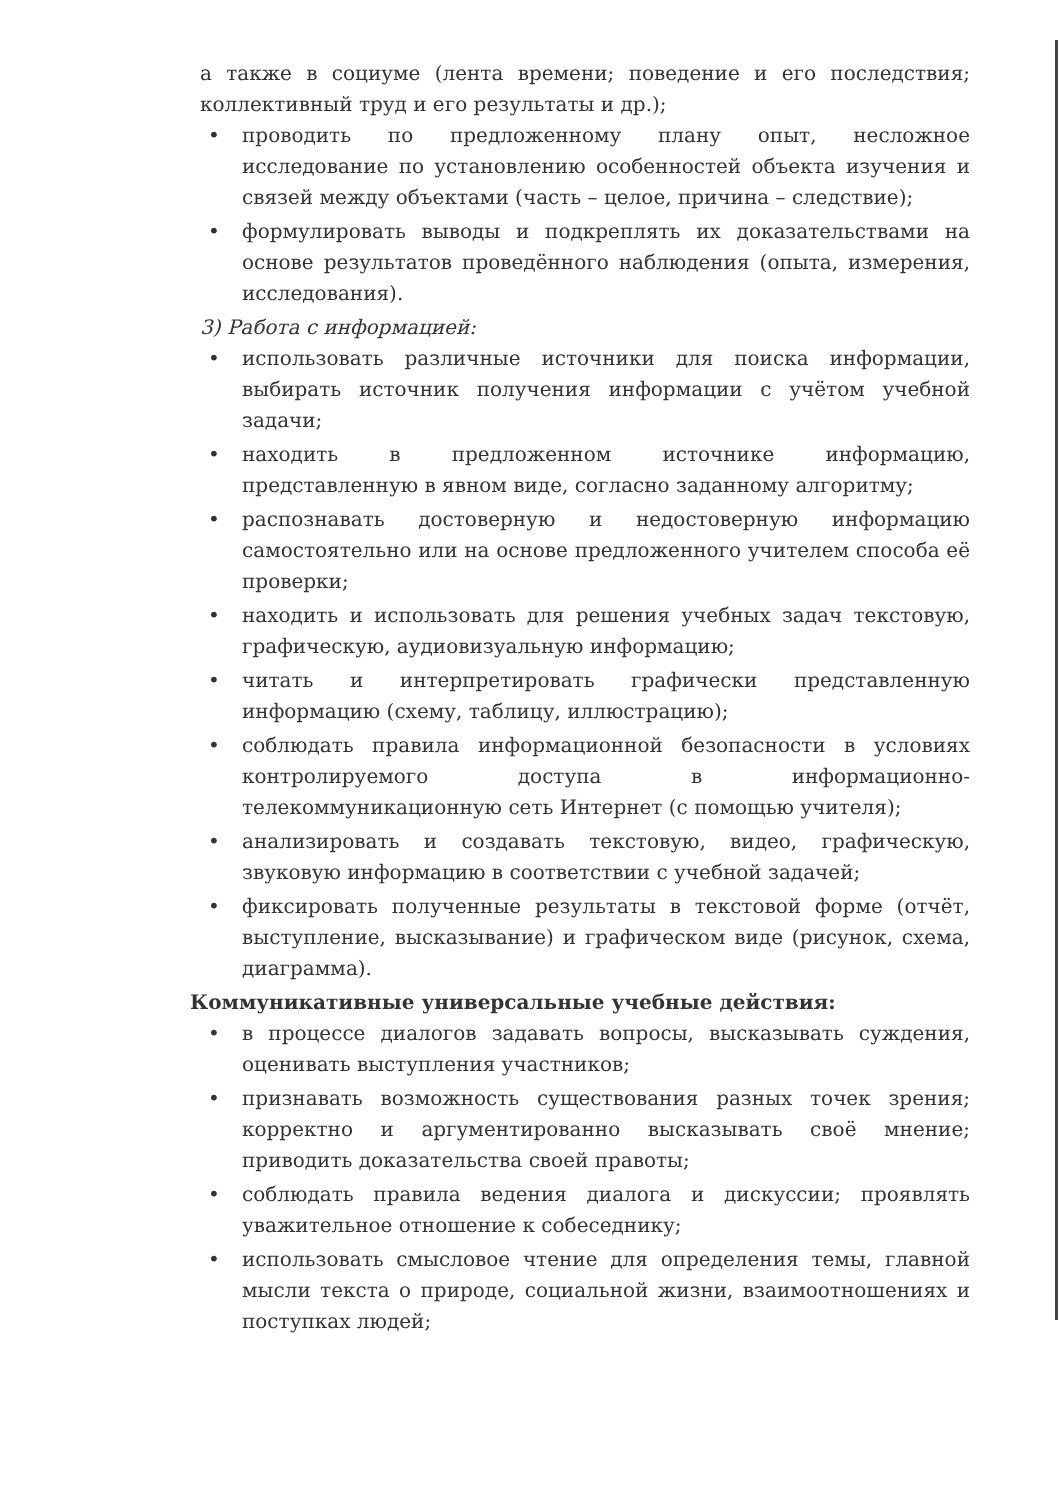а также в социуме (лента времени; поведение и его последствия; коллективный труд и его результаты и др.);
• проводить по предложенному плану опыт, несложное исследование по установлению особенностей объекта изучения и связей между объектами (часть – целое, причина – следствие);
• формулировать выводы и подкреплять их доказательствами на основе результатов проведённого наблюдения (опыта, измерения, исследования).
3) Работа с информацией:
• использовать различные источники для поиска информации, выбирать источник получения информации с учётом учебной задачи;
• находить в предложенном источнике информацию, представленную в явном виде, согласно заданному алгоритму;
• распознавать достоверную и недостоверную информацию самостоятельно или на основе предложенного учителем способа её проверки;
• находить и использовать для решения учебных задач текстовую, графическую, аудиовизуальную информацию;
• читать и интерпретировать графически представленную информацию (схему, таблицу, иллюстрацию);
• соблюдать правила информационной безопасности в условиях контролируемого доступа в информационно-телекоммуникационную сеть Интернет (с помощью учителя);
• анализировать и создавать текстовую, видео, графическую, звуковую информацию в соответствии с учебной задачей;
• фиксировать полученные результаты в текстовой форме (отчёт, выступление, высказывание) и графическом виде (рисунок, схема, диаграмма).
Коммуникативные универсальные учебные действия:
• в процессе диалогов задавать вопросы, высказывать суждения, оценивать выступления участников;
• признавать возможность существования разных точек зрения; корректно и аргументированно высказывать своё мнение; приводить доказательства своей правоты;
• соблюдать правила ведения диалога и дискуссии; проявлять уважительное отношение к собеседнику;
• использовать смысловое чтение для определения темы, главной мысли текста о природе, социальной жизни, взаимоотношениях и поступках людей;